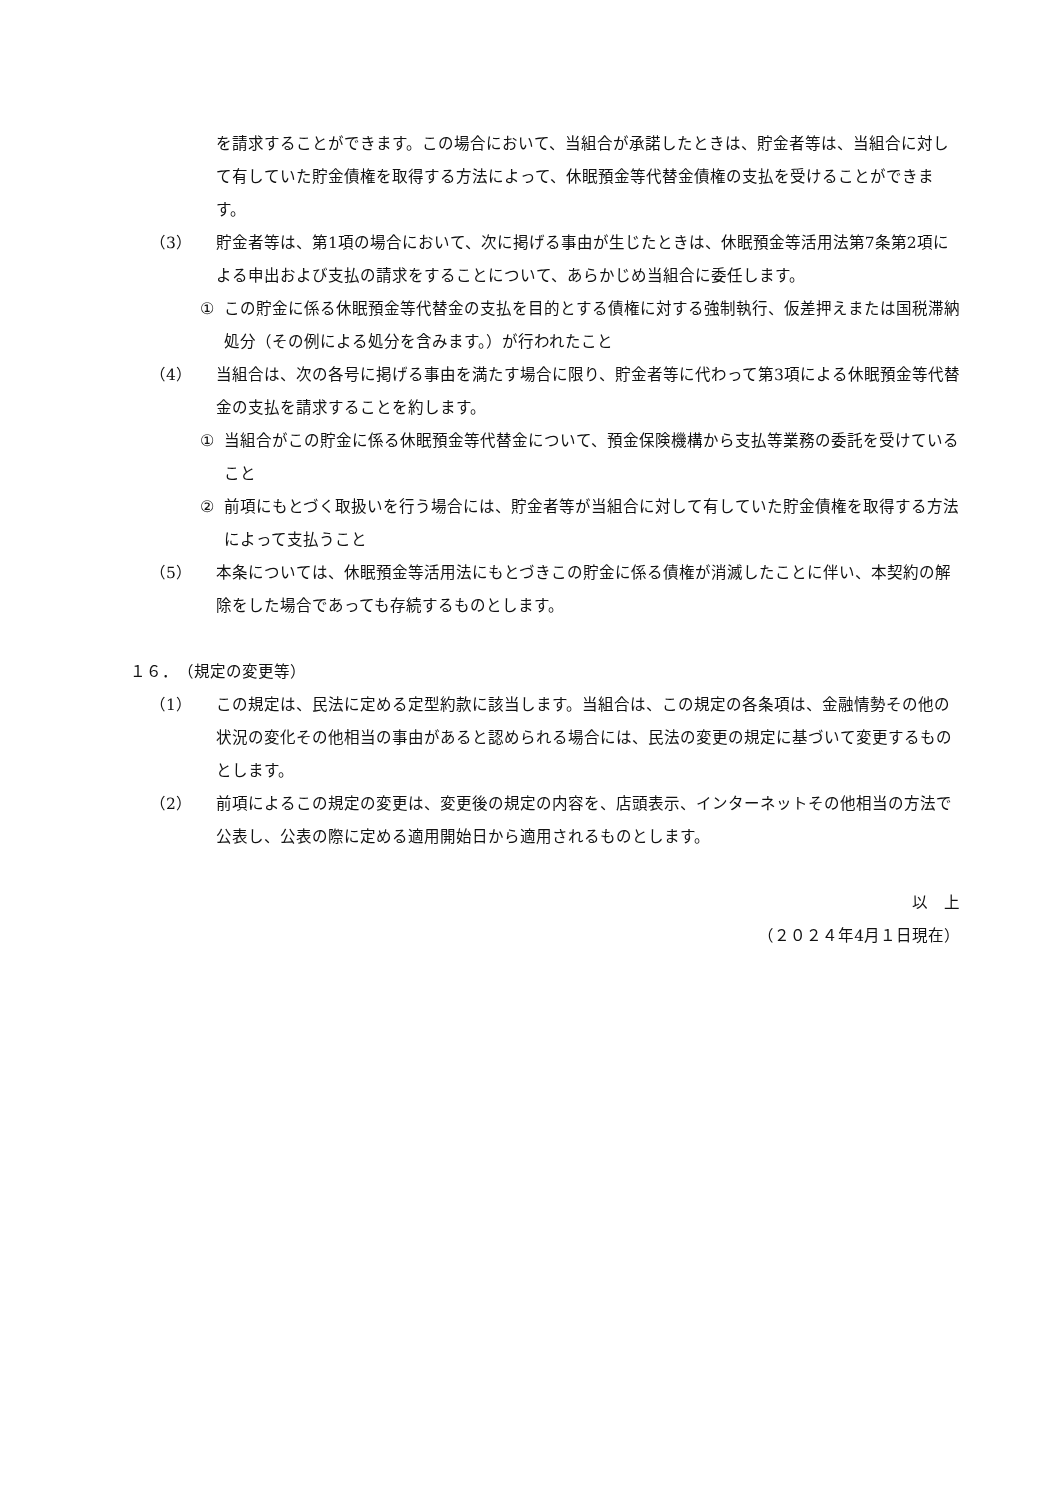を請求することができます。この場合において、当組合が承諾したときは、貯金者等は、当組合に対して有していた貯金債権を取得する方法によって、休眠預金等代替金債権の支払を受けることができます。
（3） 貯金者等は、第1項の場合において、次に掲げる事由が生じたときは、休眠預金等活用法第7条第2項による申出および支払の請求をすることについて、あらかじめ当組合に委任します。
① この貯金に係る休眠預金等代替金の支払を目的とする債権に対する強制執行、仮差押えまたは国税滞納処分（その例による処分を含みます。）が行われたこと
（4） 当組合は、次の各号に掲げる事由を満たす場合に限り、貯金者等に代わって第3項による休眠預金等代替金の支払を請求することを約します。
① 当組合がこの貯金に係る休眠預金等代替金について、預金保険機構から支払等業務の委託を受けていること
② 前項にもとづく取扱いを行う場合には、貯金者等が当組合に対して有していた貯金債権を取得する方法によって支払うこと
（5） 本条については、休眠預金等活用法にもとづきこの貯金に係る債権が消滅したことに伴い、本契約の解除をした場合であっても存続するものとします。
１６．　（規定の変更等）
（1） この規定は、民法に定める定型約款に該当します。当組合は、この規定の各条項は、金融情勢その他の状況の変化その他相当の事由があると認められる場合には、民法の変更の規定に基づいて変更するものとします。
（2） 前項によるこの規定の変更は、変更後の規定の内容を、店頭表示、インターネットその他相当の方法で公表し、公表の際に定める適用開始日から適用されるものとします。
以　上
（２０２４年4月１日現在）